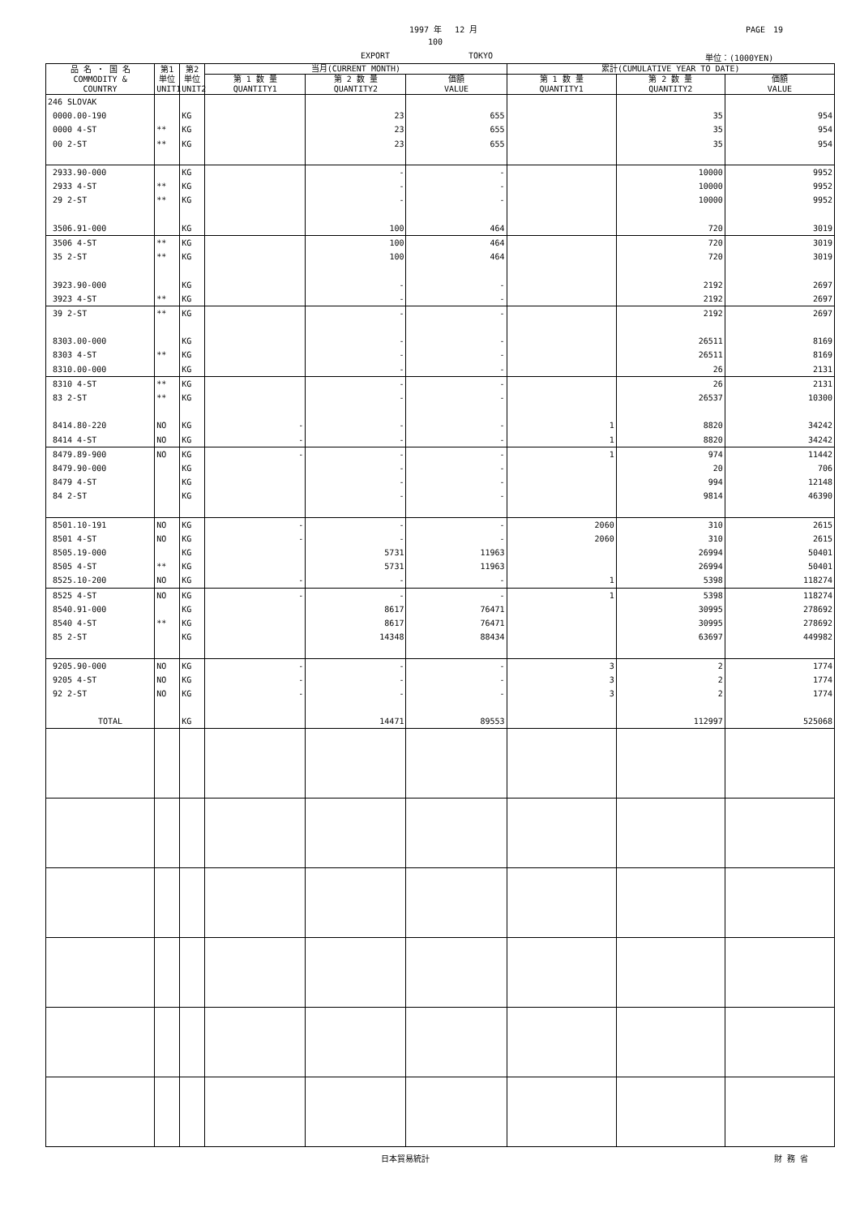1997 年　 12 月 PAGE　19
100
EXPORT TOKYO 単位：(1000YEN)
| 品 名 ・ 国 名 COMMODITY & COUNTRY | 第1 単位 UNIT1 | 第2 単位 UNIT2 | 当月(CURRENT MONTH) | | | 累計(CUMULATIVE YEAR TO DATE) | | |
| --- | --- | --- | --- | --- | --- | --- | --- | --- |
| | | | 第 1 数 量 QUANTITY1 | 第 2 数 量 QUANTITY2 | 価額 VALUE | 第 1 数 量 QUANTITY1 | 第 2 数 量 QUANTITY2 | 価額 VALUE |
| 246 SLOVAK | | | | | | | | |
| 0000.00-190 | | KG | | 23 | 655 | | 35 | 954 |
| 0000 4-ST | ** | KG | | 23 | 655 | | 35 | 954 |
| 00 2-ST | ** | KG | | 23 | 655 | | 35 | 954 |
| 2933.90-000 | | KG | | - | - | | 10000 | 9952 |
| 2933 4-ST | ** | KG | | - | - | | 10000 | 9952 |
| 29 2-ST | ** | KG | | - | - | | 10000 | 9952 |
| 3506.91-000 | | KG | | 100 | 464 | | 720 | 3019 |
| 3506 4-ST | ** | KG | | 100 | 464 | | 720 | 3019 |
| 35 2-ST | ** | KG | | 100 | 464 | | 720 | 3019 |
| 3923.90-000 | | KG | | - | - | | 2192 | 2697 |
| 3923 4-ST | ** | KG | | - | - | | 2192 | 2697 |
| 39 2-ST | ** | KG | | - | - | | 2192 | 2697 |
| 8303.00-000 | | KG | | - | - | | 26511 | 8169 |
| 8303 4-ST | ** | KG | | - | - | | 26511 | 8169 |
| 8310.00-000 | | KG | | - | - | | 26 | 2131 |
| 8310 4-ST | ** | KG | | - | - | | 26 | 2131 |
| 83 2-ST | ** | KG | | - | - | | 26537 | 10300 |
| 8414.80-220 | NO | KG | - | - | - | 1 | 8820 | 34242 |
| 8414 4-ST | NO | KG | - | - | - | 1 | 8820 | 34242 |
| 8479.89-900 | NO | KG | - | - | - | 1 | 974 | 11442 |
| 8479.90-000 | | KG | | - | - | | 20 | 706 |
| 8479 4-ST | | KG | | - | - | | 994 | 12148 |
| 84 2-ST | | KG | | - | - | | 9814 | 46390 |
| 8501.10-191 | NO | KG | - | - | - | 2060 | 310 | 2615 |
| 8501 4-ST | NO | KG | - | - | - | 2060 | 310 | 2615 |
| 8505.19-000 | | KG | | 5731 | 11963 | | 26994 | 50401 |
| 8505 4-ST | ** | KG | | 5731 | 11963 | | 26994 | 50401 |
| 8525.10-200 | NO | KG | - | - | - | 1 | 5398 | 118274 |
| 8525 4-ST | NO | KG | - | - | - | 1 | 5398 | 118274 |
| 8540.91-000 | | KG | | 8617 | 76471 | | 30995 | 278692 |
| 8540 4-ST | ** | KG | | 8617 | 76471 | | 30995 | 278692 |
| 85 2-ST | | KG | | 14348 | 88434 | | 63697 | 449982 |
| 9205.90-000 | NO | KG | - | - | - | 3 | 2 | 1774 |
| 9205 4-ST | NO | KG | - | - | - | 3 | 2 | 1774 |
| 92 2-ST | NO | KG | - | - | - | 3 | 2 | 1774 |
| TOTAL | | KG | | 14471 | 89553 | | 112997 | 525068 |
日本貿易統計 財 務 省